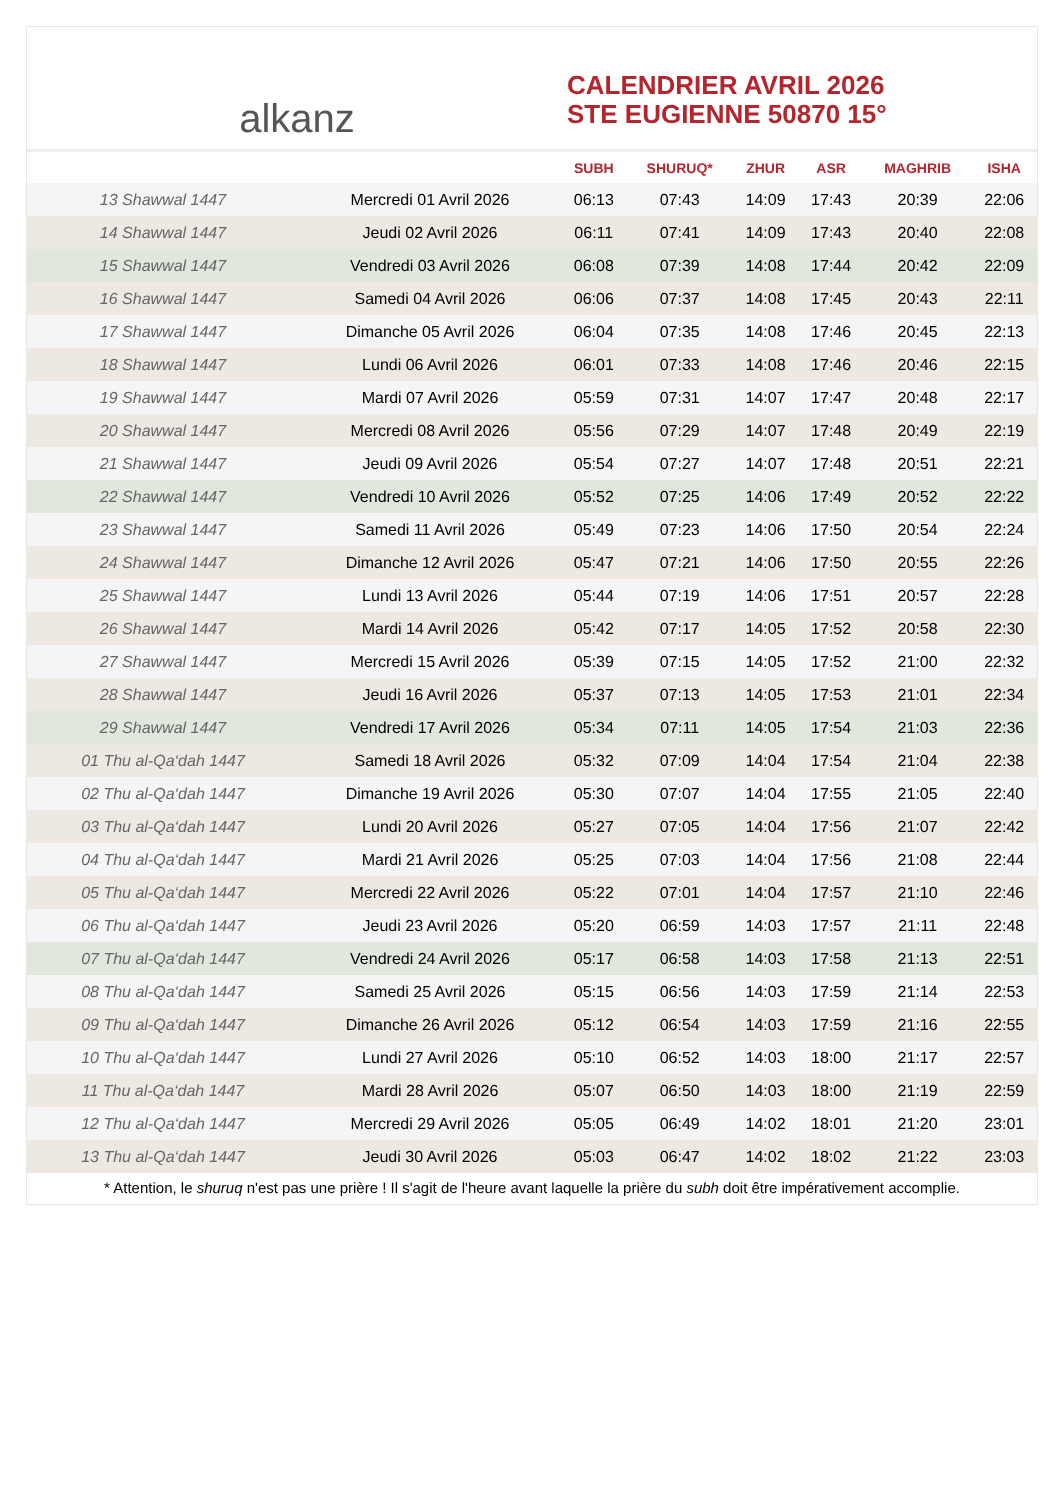alkanz
CALENDRIER AVRIL 2026
STE EUGIENNE 50870 15°
| | | SUBH | SHURUQ* | ZHUR | ASR | MAGHRIB | ISHA |
| --- | --- | --- | --- | --- | --- | --- | --- |
| 13 Shawwal 1447 | Mercredi 01 Avril 2026 | 06:13 | 07:43 | 14:09 | 17:43 | 20:39 | 22:06 |
| 14 Shawwal 1447 | Jeudi 02 Avril 2026 | 06:11 | 07:41 | 14:09 | 17:43 | 20:40 | 22:08 |
| 15 Shawwal 1447 | Vendredi 03 Avril 2026 | 06:08 | 07:39 | 14:08 | 17:44 | 20:42 | 22:09 |
| 16 Shawwal 1447 | Samedi 04 Avril 2026 | 06:06 | 07:37 | 14:08 | 17:45 | 20:43 | 22:11 |
| 17 Shawwal 1447 | Dimanche 05 Avril 2026 | 06:04 | 07:35 | 14:08 | 17:46 | 20:45 | 22:13 |
| 18 Shawwal 1447 | Lundi 06 Avril 2026 | 06:01 | 07:33 | 14:08 | 17:46 | 20:46 | 22:15 |
| 19 Shawwal 1447 | Mardi 07 Avril 2026 | 05:59 | 07:31 | 14:07 | 17:47 | 20:48 | 22:17 |
| 20 Shawwal 1447 | Mercredi 08 Avril 2026 | 05:56 | 07:29 | 14:07 | 17:48 | 20:49 | 22:19 |
| 21 Shawwal 1447 | Jeudi 09 Avril 2026 | 05:54 | 07:27 | 14:07 | 17:48 | 20:51 | 22:21 |
| 22 Shawwal 1447 | Vendredi 10 Avril 2026 | 05:52 | 07:25 | 14:06 | 17:49 | 20:52 | 22:22 |
| 23 Shawwal 1447 | Samedi 11 Avril 2026 | 05:49 | 07:23 | 14:06 | 17:50 | 20:54 | 22:24 |
| 24 Shawwal 1447 | Dimanche 12 Avril 2026 | 05:47 | 07:21 | 14:06 | 17:50 | 20:55 | 22:26 |
| 25 Shawwal 1447 | Lundi 13 Avril 2026 | 05:44 | 07:19 | 14:06 | 17:51 | 20:57 | 22:28 |
| 26 Shawwal 1447 | Mardi 14 Avril 2026 | 05:42 | 07:17 | 14:05 | 17:52 | 20:58 | 22:30 |
| 27 Shawwal 1447 | Mercredi 15 Avril 2026 | 05:39 | 07:15 | 14:05 | 17:52 | 21:00 | 22:32 |
| 28 Shawwal 1447 | Jeudi 16 Avril 2026 | 05:37 | 07:13 | 14:05 | 17:53 | 21:01 | 22:34 |
| 29 Shawwal 1447 | Vendredi 17 Avril 2026 | 05:34 | 07:11 | 14:05 | 17:54 | 21:03 | 22:36 |
| 01 Thu al-Qa‘dah 1447 | Samedi 18 Avril 2026 | 05:32 | 07:09 | 14:04 | 17:54 | 21:04 | 22:38 |
| 02 Thu al-Qa‘dah 1447 | Dimanche 19 Avril 2026 | 05:30 | 07:07 | 14:04 | 17:55 | 21:05 | 22:40 |
| 03 Thu al-Qa‘dah 1447 | Lundi 20 Avril 2026 | 05:27 | 07:05 | 14:04 | 17:56 | 21:07 | 22:42 |
| 04 Thu al-Qa‘dah 1447 | Mardi 21 Avril 2026 | 05:25 | 07:03 | 14:04 | 17:56 | 21:08 | 22:44 |
| 05 Thu al-Qa‘dah 1447 | Mercredi 22 Avril 2026 | 05:22 | 07:01 | 14:04 | 17:57 | 21:10 | 22:46 |
| 06 Thu al-Qa‘dah 1447 | Jeudi 23 Avril 2026 | 05:20 | 06:59 | 14:03 | 17:57 | 21:11 | 22:48 |
| 07 Thu al-Qa‘dah 1447 | Vendredi 24 Avril 2026 | 05:17 | 06:58 | 14:03 | 17:58 | 21:13 | 22:51 |
| 08 Thu al-Qa‘dah 1447 | Samedi 25 Avril 2026 | 05:15 | 06:56 | 14:03 | 17:59 | 21:14 | 22:53 |
| 09 Thu al-Qa‘dah 1447 | Dimanche 26 Avril 2026 | 05:12 | 06:54 | 14:03 | 17:59 | 21:16 | 22:55 |
| 10 Thu al-Qa‘dah 1447 | Lundi 27 Avril 2026 | 05:10 | 06:52 | 14:03 | 18:00 | 21:17 | 22:57 |
| 11 Thu al-Qa‘dah 1447 | Mardi 28 Avril 2026 | 05:07 | 06:50 | 14:03 | 18:00 | 21:19 | 22:59 |
| 12 Thu al-Qa‘dah 1447 | Mercredi 29 Avril 2026 | 05:05 | 06:49 | 14:02 | 18:01 | 21:20 | 23:01 |
| 13 Thu al-Qa‘dah 1447 | Jeudi 30 Avril 2026 | 05:03 | 06:47 | 14:02 | 18:02 | 21:22 | 23:03 |
* Attention, le shuruq n'est pas une prière ! Il s'agit de l'heure avant laquelle la prière du subh doit être impérativement accomplie.